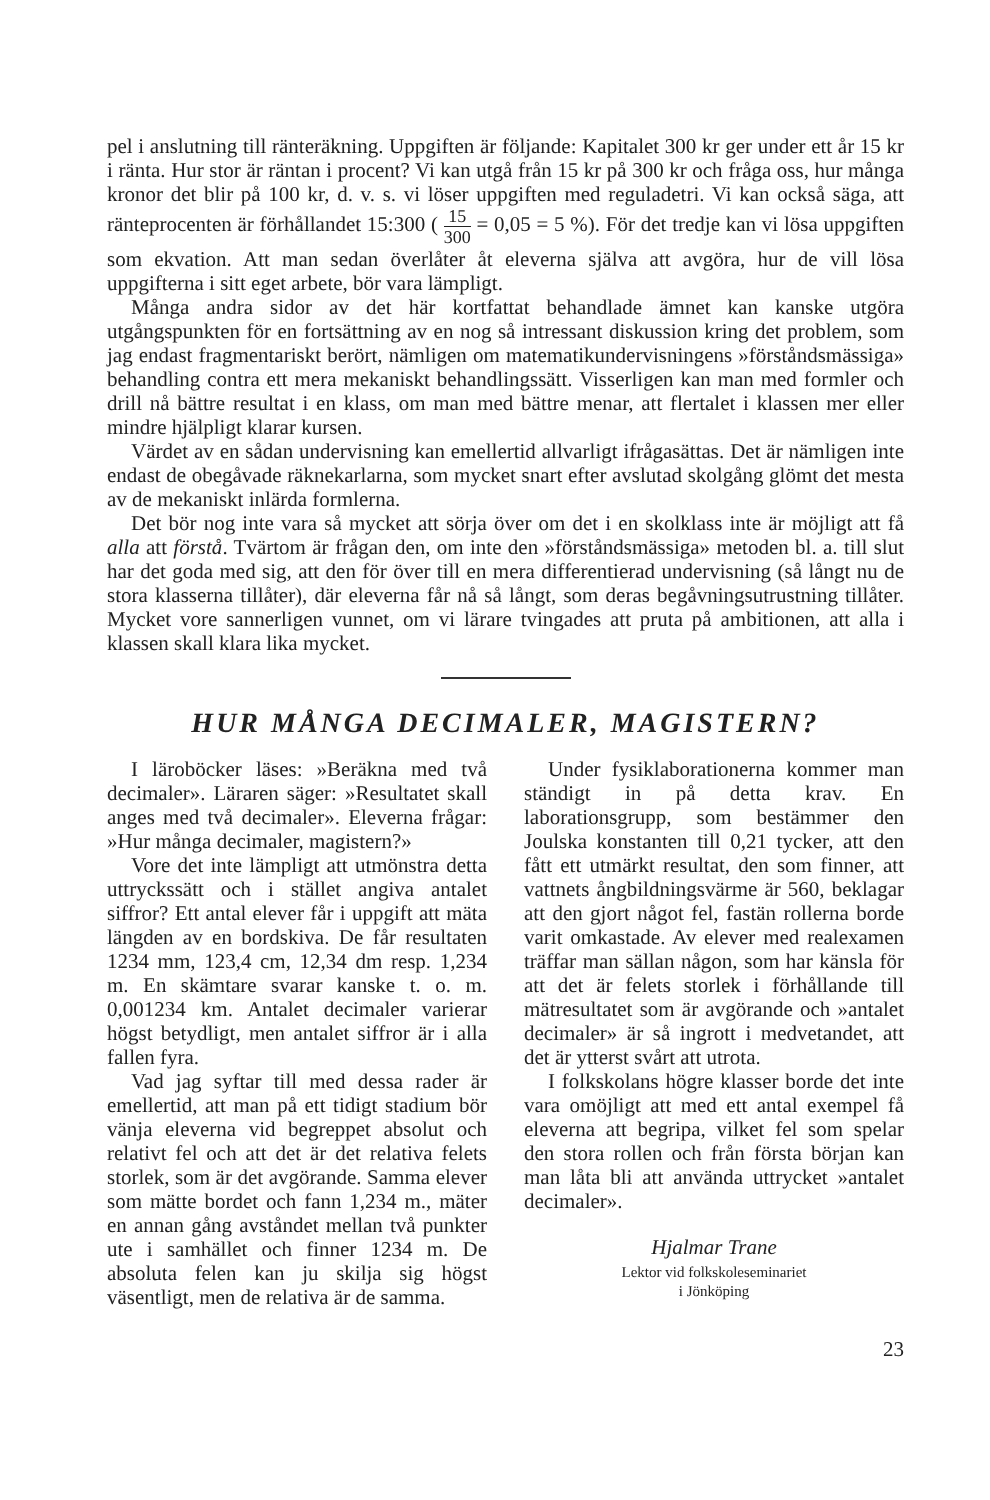pel i anslutning till ränteräkning. Uppgiften är följande: Kapitalet 300 kr ger under ett år 15 kr i ränta. Hur stor är räntan i procent? Vi kan utgå från 15 kr på 300 kr och fråga oss, hur många kronor det blir på 100 kr, d. v. s. vi löser uppgiften med reguladetri. Vi kan också säga, att ränteprocenten är förhållandet 15:300 ( 15 300 = 0,05 = 5 %). För det tredje kan vi lösa uppgiften som ekvation. Att man sedan överlåter åt eleverna själva att avgöra, hur de vill lösa uppgifterna i sitt eget arbete, bör vara lämpligt.
Många andra sidor av det här kortfattat behandlade ämnet kan kanske utgöra utgångspunkten för en fortsättning av en nog så intressant diskussion kring det problem, som jag endast fragmentariskt berört, nämligen om matematikundervisningens »förståndsmässiga» behandling contra ett mera mekaniskt behandlingssätt. Visserligen kan man med formler och drill nå bättre resultat i en klass, om man med bättre menar, att flertalet i klassen mer eller mindre hjälpligt klarar kursen.
Värdet av en sådan undervisning kan emellertid allvarligt ifrågasättas. Det är nämligen inte endast de obegåvade räknekarlarna, som mycket snart efter avslutad skolgång glömt det mesta av de mekaniskt inlärda formlerna.
Det bör nog inte vara så mycket att sörja över om det i en skolklass inte är möjligt att få alla att förstå. Tvärtom är frågan den, om inte den »förståndsmässiga» metoden bl. a. till slut har det goda med sig, att den för över till en mera differentierad undervisning (så långt nu de stora klasserna tillåter), där eleverna får nå så långt, som deras begåvningsutrustning tillåter. Mycket vore sannerligen vunnet, om vi lärare tvingades att pruta på ambitionen, att alla i klassen skall klara lika mycket.
HUR MÅNGA DECIMALER, MAGISTERN?
I läroböcker läses: »Beräkna med två decimaler». Läraren säger: »Resultatet skall anges med två decimaler». Eleverna frågar: »Hur många decimaler, magistern?»
Vore det inte lämpligt att utmönstra detta uttryckssätt och i stället angiva antalet siffror? Ett antal elever får i uppgift att mäta längden av en bordskiva. De får resultaten 1234 mm, 123,4 cm, 12,34 dm resp. 1,234 m. En skämtare svarar kanske t. o. m. 0,001234 km. Antalet decimaler varierar högst betydligt, men antalet siffror är i alla fallen fyra.
Vad jag syftar till med dessa rader är emellertid, att man på ett tidigt stadium bör vänja eleverna vid begreppet absolut och relativt fel och att det är det relativa felets storlek, som är det avgörande. Samma elever som mätte bordet och fann 1,234 m., mäter en annan gång avståndet mellan två punkter ute i samhället och finner 1234 m. De absoluta felen kan ju skilja sig högst väsentligt, men de relativa är de samma.
Under fysiklaborationerna kommer man ständigt in på detta krav. En laborationsgrupp, som bestämmer den Joulska konstanten till 0,21 tycker, att den fått ett utmärkt resultat, den som finner, att vattnets ångbildningsvärme är 560, beklagar att den gjort något fel, fastän rollerna borde varit omkastade. Av elever med realexamen träffar man sällan någon, som har känsla för att det är felets storlek i förhållande till mätresultatet som är avgörande och »antalet decimaler» är så ingrott i medvetandet, att det är ytterst svårt att utrota.
I folkskolans högre klasser borde det inte vara omöjligt att med ett antal exempel få eleverna att begripa, vilket fel som spelar den stora rollen och från första början kan man låta bli att använda uttrycket »antalet decimaler».
Hjalmar Trane
Lektor vid folkskoleseminariet
i Jönköping
23